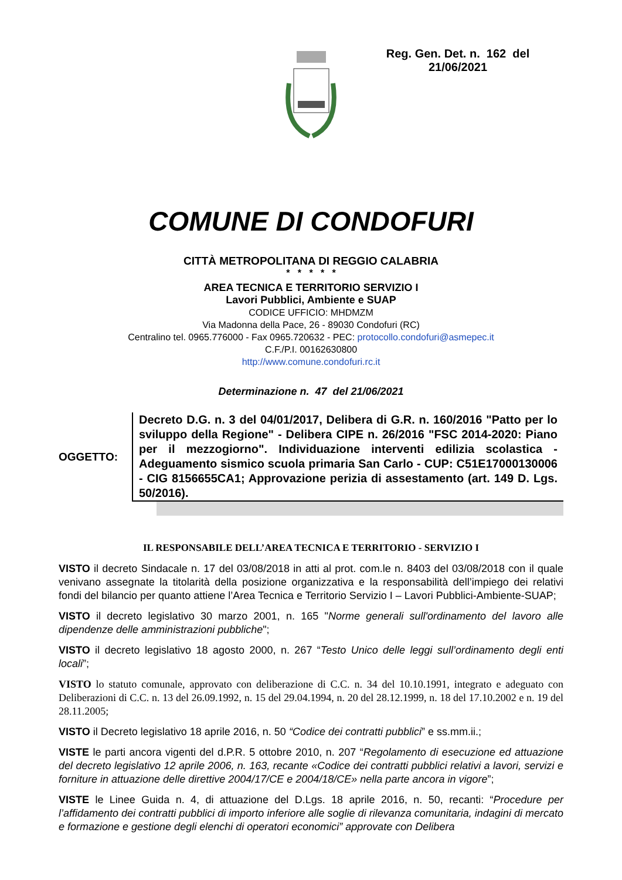Reg. Gen. Det. n. 162 del
21/06/2021
COMUNE DI CONDOFURI
CITTÀ METROPOLITANA DI REGGIO CALABRIA
* * * * *
AREA TECNICA E TERRITORIO SERVIZIO I
Lavori Pubblici, Ambiente e SUAP
CODICE UFFICIO: MHDMZM
Via Madonna della Pace, 26 - 89030 Condofuri (RC)
Centralino tel. 0965.776000 - Fax 0965.720632 - PEC: protocollo.condofuri@asmepec.it
C.F./P.I. 00162630800
http://www.comune.condofuri.rc.it
Determinazione n. 47 del 21/06/2021
OGGETTO:
Decreto D.G. n. 3 del 04/01/2017, Delibera di G.R. n. 160/2016 "Patto per lo sviluppo della Regione" - Delibera CIPE n. 26/2016 "FSC 2014-2020: Piano per il mezzogiorno". Individuazione interventi edilizia scolastica - Adeguamento sismico scuola primaria San Carlo - CUP: C51E17000130006 - CIG 8156655CA1; Approvazione perizia di assestamento (art. 149 D. Lgs. 50/2016).
IL RESPONSABILE DELL’AREA TECNICA E TERRITORIO - SERVIZIO I
VISTO il decreto Sindacale n. 17 del 03/08/2018 in atti al prot. com.le n. 8403 del 03/08/2018 con il quale venivano assegnate la titolarità della posizione organizzativa e la responsabilità dell’impiego dei relativi fondi del bilancio per quanto attiene l’Area Tecnica e Territorio Servizio I – Lavori Pubblici-Ambiente-SUAP;
VISTO il decreto legislativo 30 marzo 2001, n. 165 "Norme generali sull'ordinamento del lavoro alle dipendenze delle amministrazioni pubbliche";
VISTO il decreto legislativo 18 agosto 2000, n. 267 “Testo Unico delle leggi sull’ordinamento degli enti locali”;
VISTO lo statuto comunale, approvato con deliberazione di C.C. n. 34 del 10.10.1991, integrato e adeguato con Deliberazioni di C.C. n. 13 del 26.09.1992, n. 15 del 29.04.1994, n. 20 del 28.12.1999, n. 18 del 17.10.2002 e n. 19 del 28.11.2005;
VISTO il Decreto legislativo 18 aprile 2016, n. 50 “Codice dei contratti pubblici” e ss.mm.ii.;
VISTE le parti ancora vigenti del d.P.R. 5 ottobre 2010, n. 207 “Regolamento di esecuzione ed attuazione del decreto legislativo 12 aprile 2006, n. 163, recante «Codice dei contratti pubblici relativi a lavori, servizi e forniture in attuazione delle direttive 2004/17/CE e 2004/18/CE» nella parte ancora in vigore”;
VISTE le Linee Guida n. 4, di attuazione del D.Lgs. 18 aprile 2016, n. 50, recanti: “Procedure per l’affidamento dei contratti pubblici di importo inferiore alle soglie di rilevanza comunitaria, indagini di mercato e formazione e gestione degli elenchi di operatori economici” approvate con Delibera